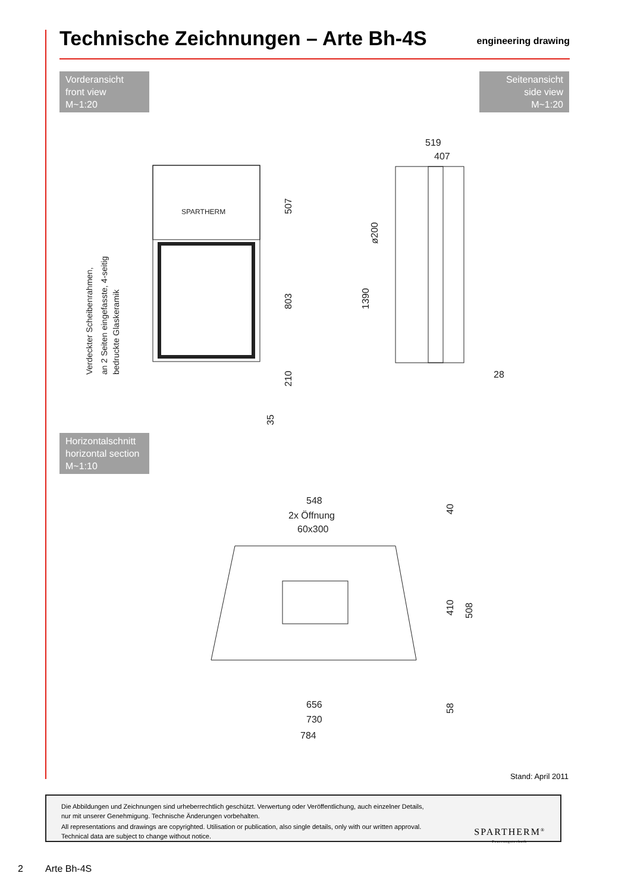Technische Zeichnungen – Arte Bh-4S
engineering drawing
Vorderansicht
front view
M~1:20
Seitenansicht
side view
M~1:20
SPARTHERM
507
803
210
35
Verdeckter Scheibenrahmen,
an 2 Seiten eingefasste, 4-seitig
bedruckte Glaskeramik
519
407
ø200
1390
28
Horizontalschnitt
horizontal section
M~1:10
548
2x Öffnung
60x300
40
410
508
58
656
730
784
Stand: April 2011
Die Abbildungen und Zeichnungen sind urheberrechtlich geschützt. Verwertung oder Veröffentlichung, auch einzelner Details,
nur mit unserer Genehmigung. Technische Änderungen vorbehalten.
All representations and drawings are copyrighted. Utilisation or publication, also single details, only with our written approval.
Technical data are subject to change without notice.
SPARTHERM<sup>®</sup>
Feuerungstechnik
2 Arte Bh-4S